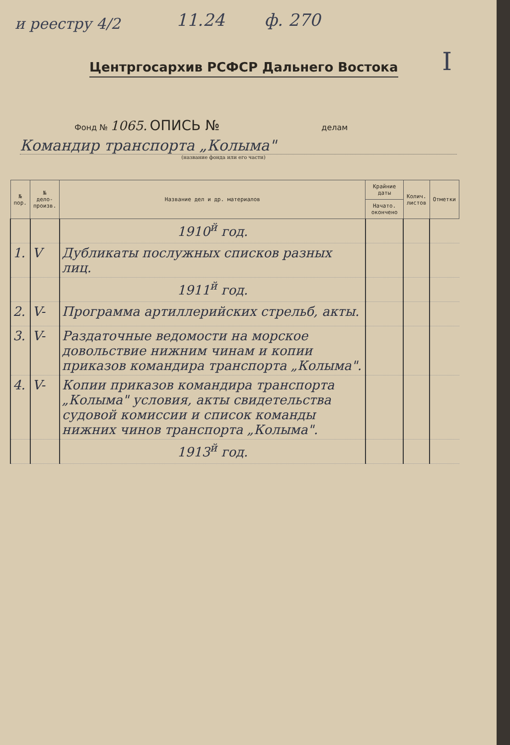и реестру 4/2
11.24 ф. 270
I
Центргосархив РСФСР Дальнего Востока
Фонд № 1065. ОПИСЬ № делам
Командир транспорта „Колыма"
(название фонда или его части)
| № пор. | № дело- произв. | Название дел и др. материалов | Крайние даты | Колич. листов | Отметки |
| --- | --- | --- | --- | --- | --- |
| | | | Начато. окончено | | |
| | | 1910<sup>й</sup> год. | | | |
| 1. | V | Дубликаты послужных списков разных лиц. | | | |
| | | 1911<sup>й</sup> год. | | | |
| 2. | V- | Программа артиллерийских стрельб, акты. | | | |
| 3. | V- | Раздаточные ведомости на морское довольствие нижним чинам и копии приказов командира транспорта „Колыма". | | | |
| 4. | V- | Копии приказов командира транспорта „Колыма" условия, акты свидетельства судовой комиссии и список команды нижних чинов транспорта „Колыма". | | | |
| | | 1913<sup>й</sup> год. | | | |